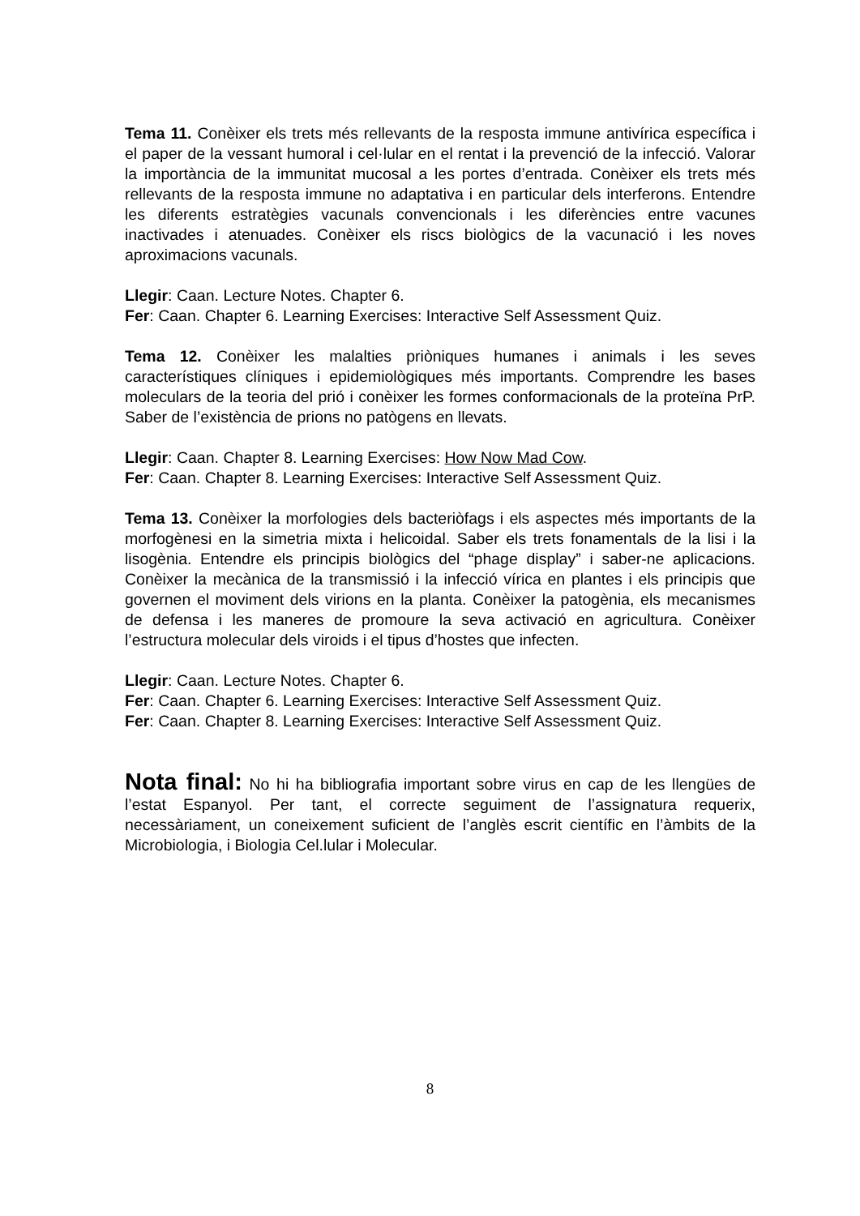Tema 11. Conèixer els trets més rellevants de la resposta immune antivírica específica i el paper de la vessant humoral i cel·lular en el rentat i la prevenció de la infecció. Valorar la importància de la immunitat mucosal a les portes d’entrada. Conèixer els trets més rellevants de la resposta immune no adaptativa i en particular dels interferons. Entendre les diferents estratègies vacunals convencionals i les diferències entre vacunes inactivades i atenuades. Conèixer els riscs biològics de la vacunació i les noves aproximacions vacunals.
Llegir: Caan. Lecture Notes. Chapter 6.
Fer: Caan. Chapter 6. Learning Exercises: Interactive Self Assessment Quiz.
Tema 12. Conèixer les malalties priòniques humanes i animals i les seves característiques clíniques i epidemiològiques més importants. Comprendre les bases moleculars de la teoria del prió i conèixer les formes conformacionals de la proteïna PrP. Saber de l’existència de prions no patògens en llevats.
Llegir: Caan. Chapter 8. Learning Exercises: How Now Mad Cow.
Fer: Caan. Chapter 8. Learning Exercises: Interactive Self Assessment Quiz.
Tema 13. Conèixer la morfologies dels bacteriòfags i els aspectes més importants de la morfogènesi en la simetria mixta i helicoidal. Saber els trets fonamentals de la lisi i la lisogènia. Entendre els principis biològics del “phage display” i saber-ne aplicacions. Conèixer la mecànica de la transmissió i la infecció vírica en plantes i els principis que governen el moviment dels virions en la planta. Conèixer la patogènia, els mecanismes de defensa i les maneres de promoure la seva activació en agricultura. Conèixer l’estructura molecular dels viroids i el tipus d’hostes que infecten.
Llegir: Caan. Lecture Notes. Chapter 6.
Fer: Caan. Chapter 6. Learning Exercises: Interactive Self Assessment Quiz.
Fer: Caan. Chapter 8. Learning Exercises: Interactive Self Assessment Quiz.
Nota final: No hi ha bibliografia important sobre virus en cap de les llengües de l’estat Espanyol. Per tant, el correcte seguiment de l’assignatura requerix, necessàriament, un coneixement suficient de l’anglès escrit científic en l’àmbits de la Microbiologia, i Biologia Cel.lular i Molecular.
8